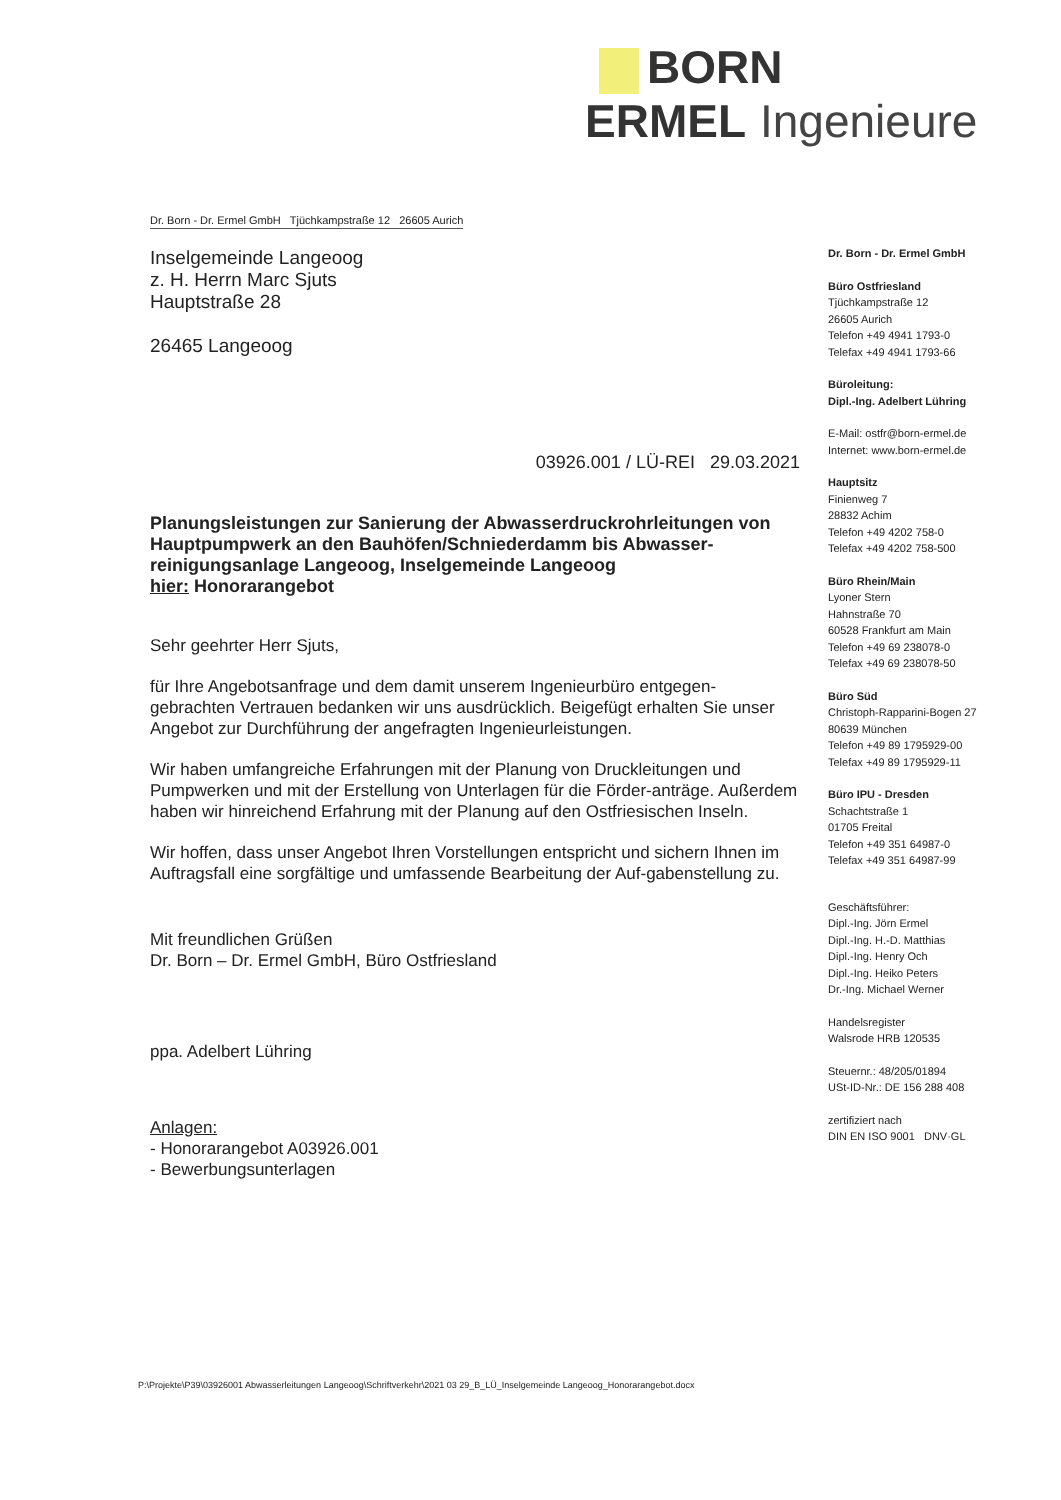BORN ERMEL Ingenieure
Dr. Born - Dr. Ermel GmbH Tjüchkampstraße 12 26605 Aurich
Inselgemeinde Langeoog
z. H. Herrn Marc Sjuts
Hauptstraße 28
26465 Langeoog
03926.001 / LÜ-REI 29.03.2021
Planungsleistungen zur Sanierung der Abwasserdruckrohrleitungen von Hauptpumpwerk an den Bauhöfen/Schniederdamm bis Abwasser-reinigungsanlage Langeoog, Inselgemeinde Langeoog
hier: Honorarangebot
Sehr geehrter Herr Sjuts,
für Ihre Angebotsanfrage und dem damit unserem Ingenieurbüro entgegen-gebrachten Vertrauen bedanken wir uns ausdrücklich. Beigefügt erhalten Sie unser Angebot zur Durchführung der angefragten Ingenieurleistungen.
Wir haben umfangreiche Erfahrungen mit der Planung von Druckleitungen und Pumpwerken und mit der Erstellung von Unterlagen für die Förder-anträge. Außerdem haben wir hinreichend Erfahrung mit der Planung auf den Ostfriesischen Inseln.
Wir hoffen, dass unser Angebot Ihren Vorstellungen entspricht und sichern Ihnen im Auftragsfall eine sorgfältige und umfassende Bearbeitung der Auf-gabenstellung zu.
Mit freundlichen Grüßen
Dr. Born – Dr. Ermel GmbH, Büro Ostfriesland
ppa. Adelbert Lühring
Anlagen:
- Honorarangebot A03926.001
- Bewerbungsunterlagen
Dr. Born - Dr. Ermel GmbH
Büro Ostfriesland
Tjüchkampstraße 12
26605 Aurich
Telefon +49 4941 1793-0
Telefax +49 4941 1793-66
Büroleitung:
Dipl.-Ing. Adelbert Lühring
E-Mail: ostfr@born-ermel.de
Internet: www.born-ermel.de
Hauptsitz
Finienweg 7
28832 Achim
Telefon +49 4202 758-0
Telefax +49 4202 758-500
Büro Rhein/Main
Lyoner Stern
Hahnstraße 70
60528 Frankfurt am Main
Telefon +49 69 238078-0
Telefax +49 69 238078-50
Büro Süd
Christoph-Rapparini-Bogen 27
80639 München
Telefon +49 89 1795929-00
Telefax +49 89 1795929-11
Büro IPU - Dresden
Schachtstraße 1
01705 Freital
Telefon +49 351 64987-0
Telefax +49 351 64987-99
Geschäftsführer:
Dipl.-Ing. Jörn Ermel
Dipl.-Ing. H.-D. Matthias
Dipl.-Ing. Henry Och
Dipl.-Ing. Heiko Peters
Dr.-Ing. Michael Werner
Handelsregister
Walsrode HRB 120535
Steuernr.: 48/205/01894
USt-ID-Nr.: DE 156 288 408
zertifiziert nach
DIN EN ISO 9001 DNV·GL
P:\Projekte\P39\03926001 Abwasserleitungen Langeoog\Schriftverkehr\2021 03 29_B_LÜ_Inselgemeinde Langeoog_Honorarangebot.docx